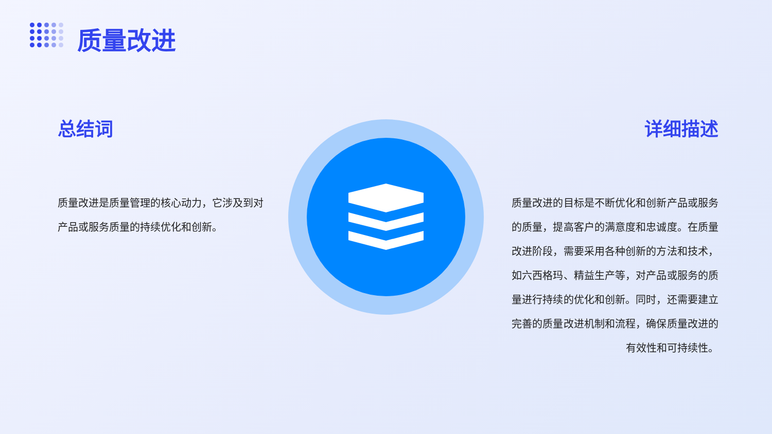质量改进
总结词 详细描述
质量改进是质量管理的核心动力，它涉及到对产品或服务质量的持续优化和创新。
质量改进的目标是不断优化和创新产品或服务的质量，提高客户的满意度和忠诚度。在质量改进阶段，需要采用各种创新的方法和技术，如六西格玛、精益生产等，对产品或服务的质量进行持续的优化和创新。同时，还需要建立完善的质量改进机制和流程，确保质量改进的有效性和可持续性。